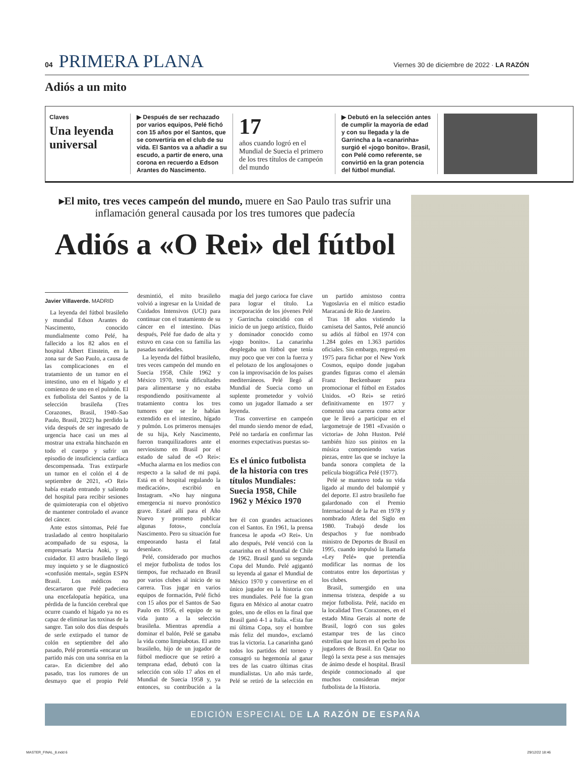04 PRIMERA PLANA Viernes 30 de diciembre de 2022 · LA RAZÓN
Adiós a un mito
Claves
Una leyenda universal
▶ Después de ser rechazado por varios equipos, Pelé fichó con 15 años por el Santos, que se convertiría en el club de su vida. El Santos va a añadir a su escudo, a partir de enero, una corona en recuerdo a Edson Arantes do Nascimento.
17
años cuando logró en el Mundial de Suecia el primero de los tres títulos de campeón del mundo
▶ Debutó en la selección antes de cumplir la mayoría de edad y con su llegada y la de Garrincha a la «canarinha» surgió el «jogo bonito». Brasil, con Pelé como referente, se convirtió en la gran potencia del fútbol mundial.
▸El mito, tres veces campeón del mundo, muere en Sao Paulo tras sufrir una inflamación general causada por los tres tumores que padecía
Adiós a «O Rei» del fútbol
Javier Villaverde. MADRID
La leyenda del fútbol brasileño y mundial Edson Arantes do Nascimento, conocido mundialmente como Pelé, ha fallecido a los 82 años en el hospital Albert Einstein, en la zona sur de Sao Paulo, a causa de las complicaciones en el tratamiento de un tumor en el intestino, uno en el hígado y el comienzo de uno en el pulmón. El ex futbolista del Santos y de la selección brasileña (Tres Corazones, Brasil, 1940–Sao Paulo, Brasil, 2022) ha perdido la vida después de ser ingresado de urgencia hace casi un mes al mostrar una extraña hinchazón en todo el cuerpo y sufrir un episodio de insuficiencia cardíaca descompensada. Tras extirparle un tumor en el colón el 4 de septiembre de 2021, «O Rei» había estado entrando y saliendo del hospital para recibir sesiones de quimioterapia con el objetivo de mantener controlado el avance del cáncer.
Ante estos síntomas, Pelé fue trasladado al centro hospitalario acompañado de su esposa, la empresaria Marcia Aoki, y su cuidador. El astro brasileño llegó muy inquieto y se le diagnosticó «confusión mental», según ESPN Brasil. Los médicos no descartaron que Pelé padeciera una encefalopatía hepática, una pérdida de la función cerebral que ocurre cuando el hígado ya no es capaz de eliminar las toxinas de la sangre. Tan solo dos días después de serle extirpado el tumor de colón en septiembre del año pasado, Pelé prometía «encarar un partido más con una sonrisa en la cara». En diciembre del año pasado, tras los rumores de un desmayo que el propio Pelé desmintió, el mito brasileño volvió a ingresar en la Unidad de Cuidados Intensivos (UCI) para continuar con el tratamiento de su cáncer en el intestino. Días después, Pelé fue dado de alta y estuvo en casa con su familia las pasadas navidades.
La leyenda del fútbol brasileño, tres veces campeón del mundo en Suecia 1958, Chile 1962 y México 1970, tenía dificultades para alimentarse y no estaba respondiendo positivamente al tratamiento contra los tres tumores que se le habían extendido en el intestino, hígado y pulmón. Los primeros mensajes de su hija, Kely Nascimento, fueron tranquilizadores ante el nerviosismo en Brasil por el estado de salud de «O Rei»: «Mucha alarma en los medios con respecto a la salud de mi papá. Está en el hospital regulando la medicación», escribió en Instagram. «No hay ninguna emergencia ni nuevo pronóstico grave. Estaré allí para el Año Nuevo y prometo publicar algunas fotos», concluía Nascimento. Pero su situación fue empeorando hasta el fatal desenlace.
Pelé, considerado por muchos el mejor futbolista de todos los tiempos, fue rechazado en Brasil por varios clubes al inicio de su carrera. Tras jugar en varios equipos de formación, Pelé fichó con 15 años por el Santos de Sao Paulo en 1956, el equipo de su vida junto a la selección brasileña. Mientras aprendía a dominar el balón, Pelé se ganaba la vida como limpiabotas. El astro brasileño, hijo de un jugador de fútbol mediocre que se retiró a temprana edad, debutó con la selección con sólo 17 años en el Mundial de Suecia 1958 y, ya entonces, su contribución a la magia del juego carioca fue clave para lograr el título. La incorporación de los jóvenes Pelé y Garrincha coincidió con el inicio de un juego artístico, fluido y dominador conocido como «jogo bonito». La canarinha desplegaba un fútbol que tenía muy poco que ver con la fuerza y el pelotazo de los anglosajones o con la improvisación de los países mediterráneos. Pelé llegó al Mundial de Suecia como un suplente prometedor y volvió como un jugador llamado a ser leyenda.
Tras convertirse en campeón del mundo siendo menor de edad, Pelé no tardaría en confirmar las enormes expectativas puestas so-
Es el único futbolista de la historia con tres títulos Mundiales: Suecia 1958, Chile 1962 y México 1970
bre él con grandes actuaciones con el Santos. En 1961, la prensa francesa le apoda «O Rei». Un año después, Pelé venció con la canarinha en el Mundial de Chile de 1962. Brasil ganó su segunda Copa del Mundo. Pelé agigantó su leyenda al ganar el Mundial de México 1970 y convertirse en el único jugador en la historia con tres mundiales. Pelé fue la gran figura en México al anotar cuatro goles, uno de ellos en la final que Brasil ganó 4-1 a Italia. «Esta fue mi última Copa, soy el hombre más feliz del mundo», exclamó tras la victoria. La canarinha ganó todos los partidos del torneo y consagró su hegemonía al ganar tres de las cuatro últimas citas mundialistas. Un año más tarde, Pelé se retiró de la selección en un partido amistoso contra Yugoslavia en el mítico estadio Maracaná de Río de Janeiro.
Tras 18 años vistiendo la camiseta del Santos, Pelé anunció su adiós al fútbol en 1974 con 1.284 goles en 1.363 partidos oficiales. Sin embargo, regresó en 1975 para fichar por el New York Cosmos, equipo donde jugaban grandes figuras como el alemán Franz Beckenbauer para promocionar el fútbol en Estados Unidos. «O Rei» se retiró definitivamente en 1977 y comenzó una carrera como actor que le llevó a participar en el largometraje de 1981 «Evasión o victoria» de John Huston. Pelé también hizo sus pinitos en la música componiendo varias piezas, entre las que se incluye la banda sonora completa de la película biográfica Pelé (1977).
Pelé se mantuvo toda su vida ligado al mundo del balompié y del deporte. El astro brasileño fue galardonado con el Premio Internacional de la Paz en 1978 y nombrado Atleta del Siglo en 1980. Trabajó desde los despachos y fue nombrado ministro de Deportes de Brasil en 1995, cuando impulsó la llamada «Ley Pelé» que pretendía modificar las normas de los contratos entre los deportistas y los clubes.
Brasil, sumergido en una inmensa tristeza, despide a su mejor futbolista. Pelé, nacido en la localidad Tres Corazones, en el estado Mina Gerais al norte de Brasil, logró con sus goles estampar tres de las cinco estrellas que lucen en el pecho los jugadores de Brasil. En Qatar no llegó la sexta pese a sus mensajes de ánimo desde el hospital. Brasil despide conmocionado al que muchos consideran mejor futbolista de la Historia.
EDICIÓN ESPECIAL DE LA RAZÓN DE ESPAÑA
MASTER_FINAL_8.indd 6 29/12/22 18:46